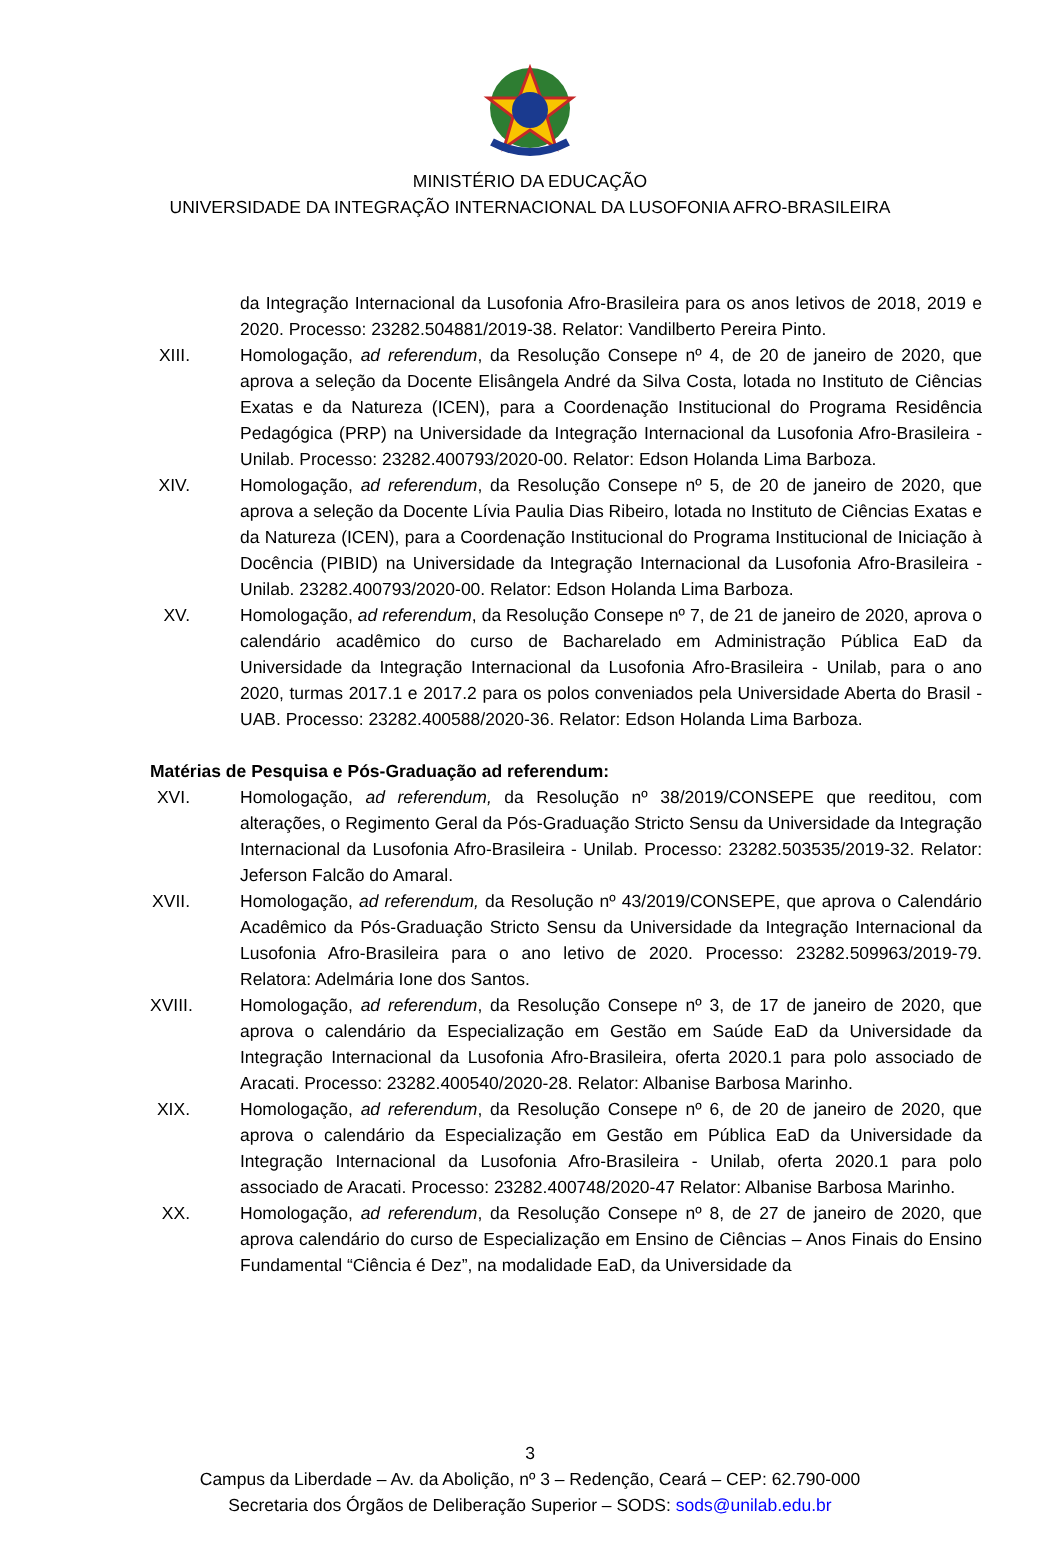MINISTÉRIO DA EDUCAÇÃO
UNIVERSIDADE DA INTEGRAÇÃO INTERNACIONAL DA LUSOFONIA AFRO-BRASILEIRA
da Integração Internacional da Lusofonia Afro-Brasileira para os anos letivos de 2018, 2019 e 2020. Processo: 23282.504881/2019-38. Relator: Vandilberto Pereira Pinto.
XIII. Homologação, ad referendum, da Resolução Consepe nº 4, de 20 de janeiro de 2020, que aprova a seleção da Docente Elisângela André da Silva Costa, lotada no Instituto de Ciências Exatas e da Natureza (ICEN), para a Coordenação Institucional do Programa Residência Pedagógica (PRP) na Universidade da Integração Internacional da Lusofonia Afro-Brasileira - Unilab. Processo: 23282.400793/2020-00. Relator: Edson Holanda Lima Barboza.
XIV. Homologação, ad referendum, da Resolução Consepe nº 5, de 20 de janeiro de 2020, que aprova a seleção da Docente Lívia Paulia Dias Ribeiro, lotada no Instituto de Ciências Exatas e da Natureza (ICEN), para a Coordenação Institucional do Programa Institucional de Iniciação à Docência (PIBID) na Universidade da Integração Internacional da Lusofonia Afro-Brasileira - Unilab. 23282.400793/2020-00. Relator: Edson Holanda Lima Barboza.
XV. Homologação, ad referendum, da Resolução Consepe nº 7, de 21 de janeiro de 2020, aprova o calendário acadêmico do curso de Bacharelado em Administração Pública EaD da Universidade da Integração Internacional da Lusofonia Afro-Brasileira - Unilab, para o ano 2020, turmas 2017.1 e 2017.2 para os polos conveniados pela Universidade Aberta do Brasil - UAB. Processo: 23282.400588/2020-36. Relator: Edson Holanda Lima Barboza.
Matérias de Pesquisa e Pós-Graduação ad referendum:
XVI. Homologação, ad referendum, da Resolução nº 38/2019/CONSEPE que reeditou, com alterações, o Regimento Geral da Pós-Graduação Stricto Sensu da Universidade da Integração Internacional da Lusofonia Afro-Brasileira - Unilab. Processo: 23282.503535/2019-32. Relator: Jeferson Falcão do Amaral.
XVII. Homologação, ad referendum, da Resolução nº 43/2019/CONSEPE, que aprova o Calendário Acadêmico da Pós-Graduação Stricto Sensu da Universidade da Integração Internacional da Lusofonia Afro-Brasileira para o ano letivo de 2020. Processo: 23282.509963/2019-79. Relatora: Adelmária Ione dos Santos.
XVIII. Homologação, ad referendum, da Resolução Consepe nº 3, de 17 de janeiro de 2020, que aprova o calendário da Especialização em Gestão em Saúde EaD da Universidade da Integração Internacional da Lusofonia Afro-Brasileira, oferta 2020.1 para polo associado de Aracati. Processo: 23282.400540/2020-28. Relator: Albanise Barbosa Marinho.
XIX. Homologação, ad referendum, da Resolução Consepe nº 6, de 20 de janeiro de 2020, que aprova o calendário da Especialização em Gestão em Pública EaD da Universidade da Integração Internacional da Lusofonia Afro-Brasileira - Unilab, oferta 2020.1 para polo associado de Aracati. Processo: 23282.400748/2020-47 Relator: Albanise Barbosa Marinho.
XX. Homologação, ad referendum, da Resolução Consepe nº 8, de 27 de janeiro de 2020, que aprova calendário do curso de Especialização em Ensino de Ciências – Anos Finais do Ensino Fundamental “Ciência é Dez”, na modalidade EaD, da Universidade da
3
Campus da Liberdade – Av. da Abolição, nº 3 – Redenção, Ceará – CEP: 62.790-000
Secretaria dos Órgãos de Deliberação Superior – SODS: sods@unilab.edu.br